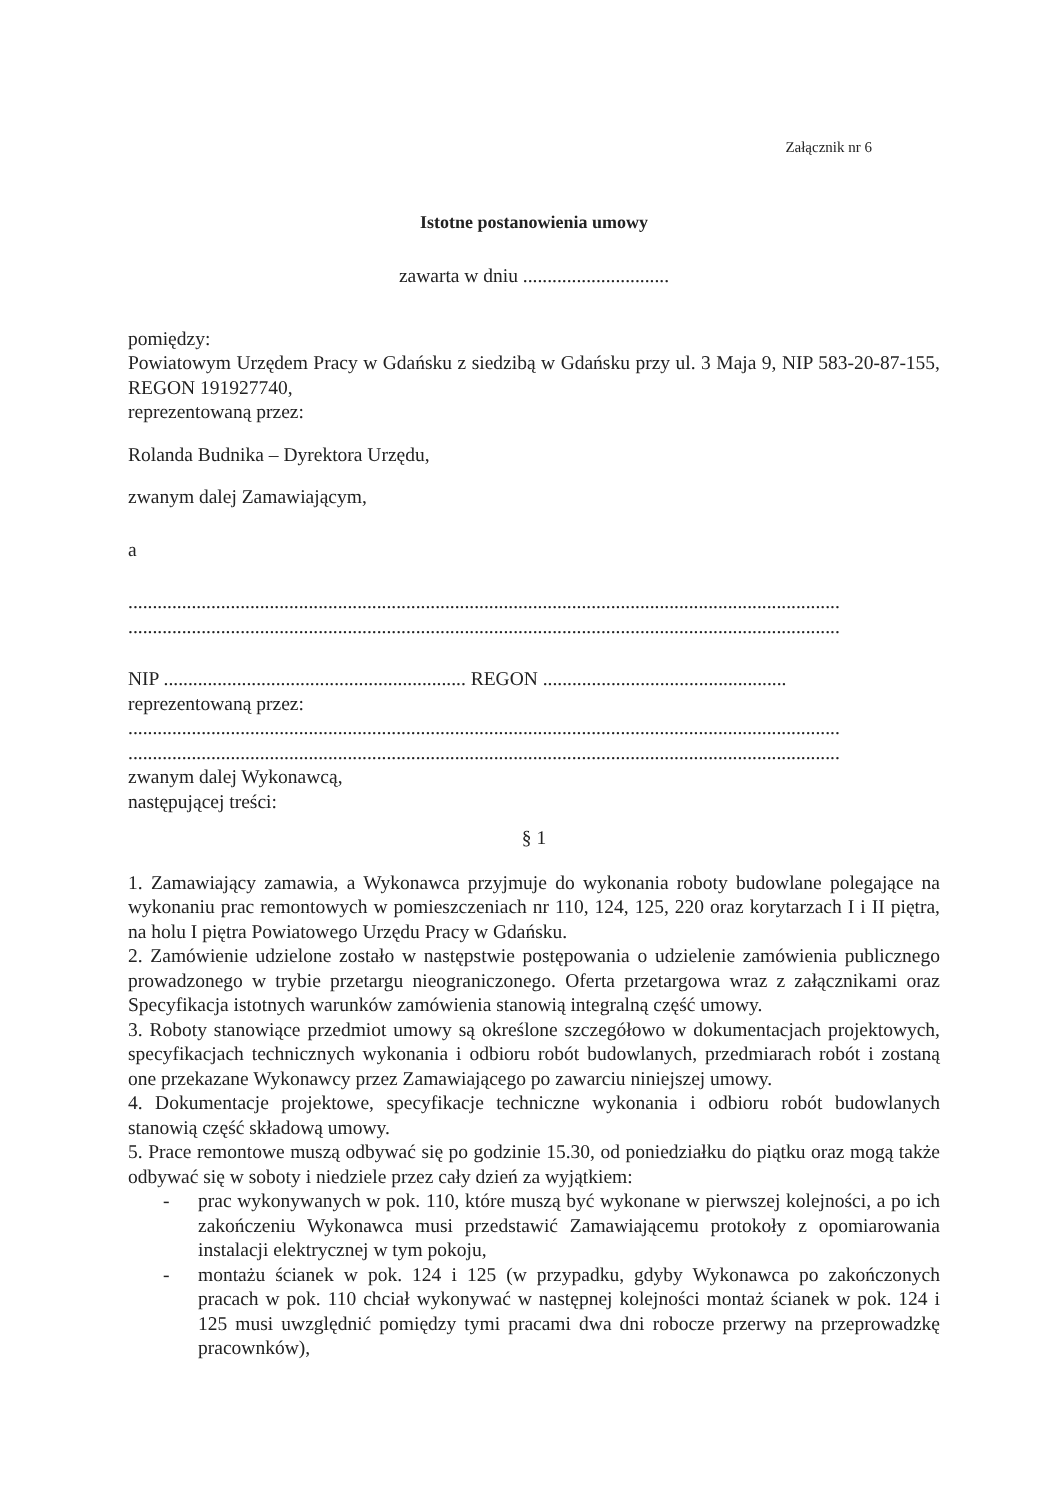Załącznik nr 6
Istotne postanowienia umowy
zawarta w dniu ..............................
pomiędzy:
Powiatowym Urzędem Pracy w Gdańsku z siedzibą w Gdańsku przy ul. 3 Maja 9, NIP 583-20-87-155, REGON 191927740,
reprezentowaną przez:
Rolanda Budnika – Dyrektora Urzędu,
zwanym dalej Zamawiającym,
a
..................................................................................................................................................
..................................................................................................................................................
NIP .............................................................. REGON ..................................................
reprezentowaną przez:
..................................................................................................................................................
..................................................................................................................................................
zwanym dalej Wykonawcą,
następującej treści:
§ 1
1. Zamawiający zamawia, a Wykonawca przyjmuje do wykonania roboty budowlane polegające na wykonaniu prac remontowych w pomieszczeniach nr 110, 124, 125, 220 oraz korytarzach I i II piętra, na holu I piętra Powiatowego Urzędu Pracy w Gdańsku.
2. Zamówienie udzielone zostało w następstwie postępowania o udzielenie zamówienia publicznego prowadzonego w trybie przetargu nieograniczonego. Oferta przetargowa wraz z załącznikami oraz Specyfikacja istotnych warunków zamówienia stanowią integralną część umowy.
3. Roboty stanowiące przedmiot umowy są określone szczegółowo w dokumentacjach projektowych, specyfikacjach technicznych wykonania i odbioru robót budowlanych, przedmiarach robót i zostaną one przekazane Wykonawcy przez Zamawiającego po zawarciu niniejszej umowy.
4. Dokumentacje projektowe, specyfikacje techniczne wykonania i odbioru robót budowlanych stanowią część składową umowy.
5. Prace remontowe muszą odbywać się po godzinie 15.30, od poniedziałku do piątku oraz mogą także odbywać się w soboty i niedziele przez cały dzień za wyjątkiem:
- prac wykonywanych w pok. 110, które muszą być wykonane w pierwszej kolejności, a po ich zakończeniu Wykonawca musi przedstawić Zamawiającemu protokoły z opomiarowania instalacji elektrycznej w tym pokoju,
- montażu ścianek w pok. 124 i 125 (w przypadku, gdyby Wykonawca po zakończonych pracach w pok. 110 chciał wykonywać w następnej kolejności montaż ścianek w pok. 124 i 125 musi uwzględnić pomiędzy tymi pracami dwa dni robocze przerwy na przeprowadzkę pracownków),